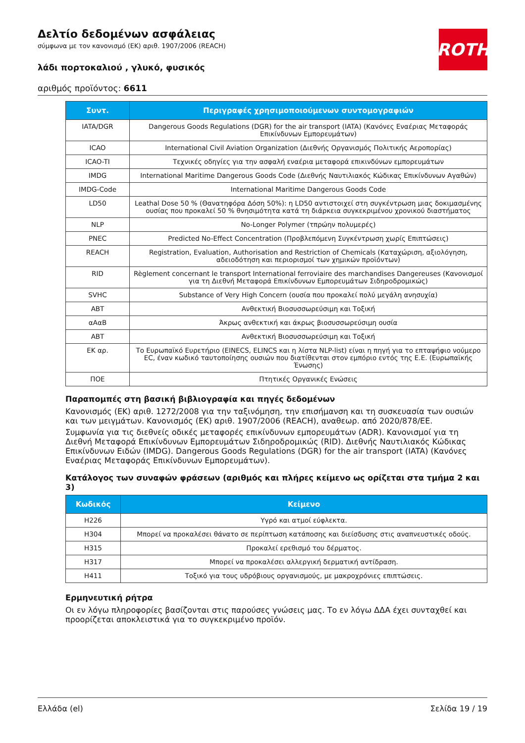Δελτίο δεδομένων ασφάλειας
σύμφωνα με τον κανονισμό (ΕΚ) αριθ. 1907/2006 (REACH)
λάδι πορτοκαλιού , γλυκό, φυσικός
αριθμός προϊόντος: 6611
ROTH
| Συντ. | Περιγραφές χρησιμοποιούμενων συντομογραφιών |
| --- | --- |
| IATA/DGR | Dangerous Goods Regulations (DGR) for the air transport (IATA) (Κανόνες Εναέριας Μεταφοράς Επικίνδυνων Εμπορευμάτων) |
| ICAO | International Civil Aviation Organization (Διεθνής Οργανισμός Πολιτικής Αεροπορίας) |
| ICAO-TI | Τεχνικές οδηγίες για την ασφαλή εναέρια μεταφορά επικινδύνων εμπορευμάτων |
| IMDG | International Maritime Dangerous Goods Code (Διεθνής Ναυτιλιακός Κώδικας Επικίνδυνων Αγαθών) |
| IMDG-Code | International Maritime Dangerous Goods Code |
| LD50 | Leathal Dose 50 % (Θανατηφόρα Δόση 50%): η LD50 αντιστοιχεί στη συγκέντρωση μιας δοκιμασμένης ουσίας που προκαλεί 50 % θνησιμότητα κατά τη διάρκεια συγκεκριμένου χρονικού διαστήματος |
| NLP | No-Longer Polymer (τπρώην πολυμερές) |
| PNEC | Predicted No-Effect Concentration (Προβλεπόμενη Συγκέντρωση χωρίς Επιπτώσεις) |
| REACH | Registration, Evaluation, Authorisation and Restriction of Chemicals (Καταχώριση, αξιολόγηση, αδειοδότηση και περιορισμοί των χημικών προϊόντων) |
| RID | Règlement concernant le transport International ferroviaire des marchandises Dangereuses (Κανονισμοί για τη Διεθνή Μεταφορά Επικίνδυνων Εμπορευμάτων Σιδηροδρομικώς) |
| SVHC | Substance of Very High Concern (ουσία που προκαλεί πολύ μεγάλη ανησυχία) |
| ΑΒΤ | Ανθεκτική Βιοσυσσωρεύσιμη και Τοξική |
| αΑαΒ | Άκρως ανθεκτική και άκρως βιοσυσσωρεύσιμη ουσία |
| ΑΒΤ | Ανθεκτική Βιοσυσσωρεύσιμη και Τοξική |
| ΕΚ αρ. | Το Ευρωπαϊκό Ευρετήριο (EINECS, ELINCS και η λίστα NLP-list) είναι η πηγή για το επταψήφιο νούμερο EC, έναν κωδικό ταυτοποίησης ουσιών που διατίθενται στον εμπόριο εντός της Ε.Ε. (Ευρωπαϊκής Ένωσης) |
| ΠΟΕ | Πτητικές Οργανικές Ενώσεις |
Παραπομπές στη βασική βιβλιογραφία και πηγές δεδομένων
Κανονισμός (ΕΚ) αριθ. 1272/2008 για την ταξινόμηση, την επισήμανση και τη συσκευασία των ουσιών και των μειγμάτων. Κανονισμός (ΕΚ) αριθ. 1907/2006 (REACH), αναθεωρ. από 2020/878/ΕΕ.
Συμφωνία για τις διεθνείς οδικές μεταφορές επικίνδυνων εμπορευμάτων (ADR). Κανονισμοί για τη Διεθνή Μεταφορά Επικίνδυνων Εμπορευμάτων Σιδηροδρομικώς (RID). Διεθνής Ναυτιλιακός Κώδικας Επικίνδυνων Ειδών (IMDG). Dangerous Goods Regulations (DGR) for the air transport (IATA) (Κανόνες Εναέριας Μεταφοράς Επικίνδυνων Εμπορευμάτων).
Κατάλογος των συναφών φράσεων (αριθμός και πλήρες κείμενο ως ορίζεται στα τμήμα 2 και 3)
| Κωδικός | Κείμενο |
| --- | --- |
| H226 | Υγρό και ατμοί εύφλεκτα. |
| H304 | Μπορεί να προκαλέσει θάνατο σε περίπτωση κατάποσης και διείσδυσης στις αναπνευστικές οδούς. |
| H315 | Προκαλεί ερεθισμό του δέρματος. |
| H317 | Μπορεί να προκαλέσει αλλεργική δερματική αντίδραση. |
| H411 | Τοξικό για τους υδρόβιους οργανισμούς, με μακροχρόνιες επιπτώσεις. |
Ερμηνευτική ρήτρα
Οι εν λόγω πληροφορίες βασίζονται στις παρούσες γνώσεις μας. Το εν λόγω ΔΔΑ έχει συνταχθεί και προορίζεται αποκλειστικά για το συγκεκριμένο προϊόν.
Ελλάδα (el) Σελίδα 19 / 19